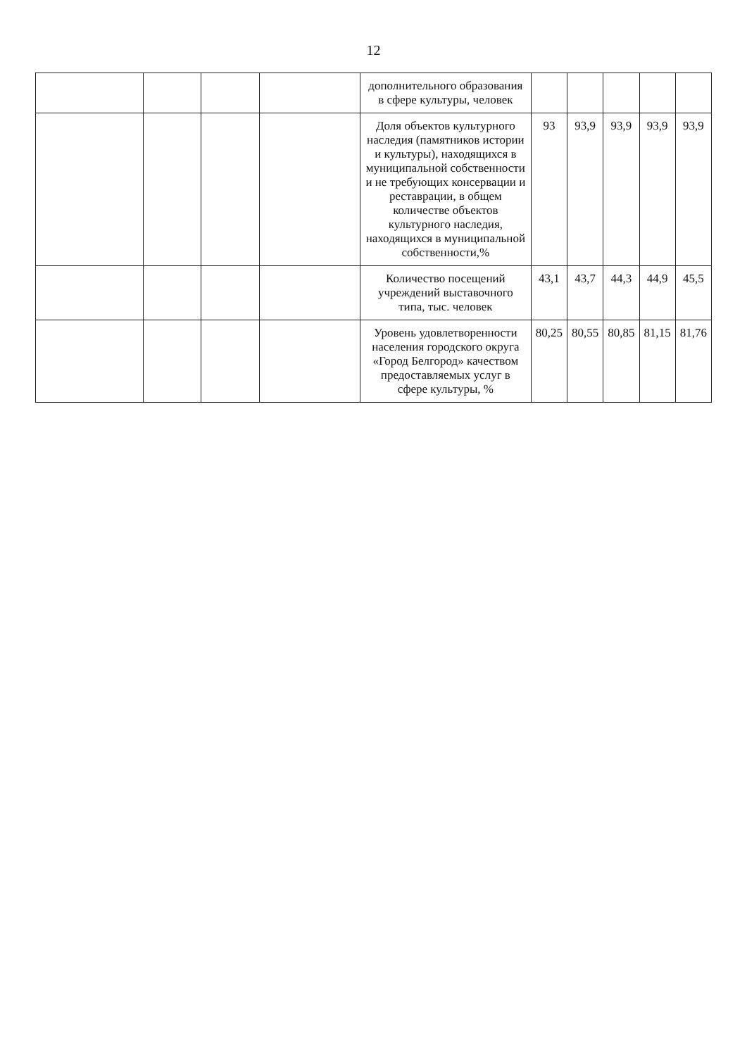12
| | | | | дополнительного образования в сфере культуры, человек | | | | | |
| | | | | Доля объектов культурного наследия (памятников истории и культуры), находящихся в муниципальной собственности и не требующих консервации и реставрации, в общем количестве объектов культурного наследия, находящихся в муниципальной собственности,% | 93 | 93,9 | 93,9 | 93,9 | 93,9 |
| | | | | Количество посещений учреждений выставочного типа, тыс. человек | 43,1 | 43,7 | 44,3 | 44,9 | 45,5 |
| | | | | Уровень удовлетворенности населения городского округа «Город Белгород» качеством предоставляемых услуг в сфере культуры, % | 80,25 | 80,55 | 80,85 | 81,15 | 81,76 |